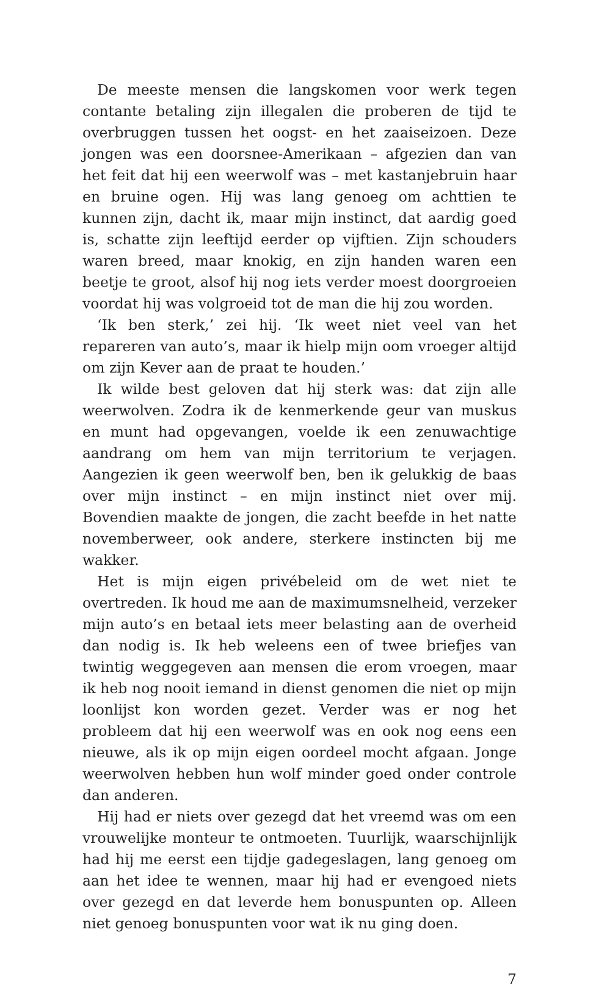De meeste mensen die langskomen voor werk tegen contante betaling zijn illegalen die proberen de tijd te overbruggen tussen het oogst- en het zaaiseizoen. Deze jongen was een doorsnee-Amerikaan – afgezien dan van het feit dat hij een weerwolf was – met kastanjebruin haar en bruine ogen. Hij was lang genoeg om achttien te kunnen zijn, dacht ik, maar mijn instinct, dat aardig goed is, schatte zijn leeftijd eerder op vijftien. Zijn schouders waren breed, maar knokig, en zijn handen waren een beetje te groot, alsof hij nog iets verder moest doorgroeien voordat hij was volgroeid tot de man die hij zou worden.
‘Ik ben sterk,’ zei hij. ‘Ik weet niet veel van het repareren van auto’s, maar ik hielp mijn oom vroeger altijd om zijn Kever aan de praat te houden.’
Ik wilde best geloven dat hij sterk was: dat zijn alle weerwolven. Zodra ik de kenmerkende geur van muskus en munt had opgevangen, voelde ik een zenuwachtige aandrang om hem van mijn territorium te verjagen. Aangezien ik geen weerwolf ben, ben ik gelukkig de baas over mijn instinct – en mijn instinct niet over mij. Bovendien maakte de jongen, die zacht beefde in het natte novemberweer, ook andere, sterkere instincten bij me wakker.
Het is mijn eigen privébeleid om de wet niet te overtreden. Ik houd me aan de maximumsnelheid, verzeker mijn auto’s en betaal iets meer belasting aan de overheid dan nodig is. Ik heb weleens een of twee briefjes van twintig weggegeven aan mensen die erom vroegen, maar ik heb nog nooit iemand in dienst genomen die niet op mijn loonlijst kon worden gezet. Verder was er nog het probleem dat hij een weerwolf was en ook nog eens een nieuwe, als ik op mijn eigen oordeel mocht afgaan. Jonge weerwolven hebben hun wolf minder goed onder controle dan anderen.
Hij had er niets over gezegd dat het vreemd was om een vrouwelijke monteur te ontmoeten. Tuurlijk, waarschijnlijk had hij me eerst een tijdje gadegeslagen, lang genoeg om aan het idee te wennen, maar hij had er evengoed niets over gezegd en dat leverde hem bonuspunten op. Alleen niet genoeg bonuspunten voor wat ik nu ging doen.
7